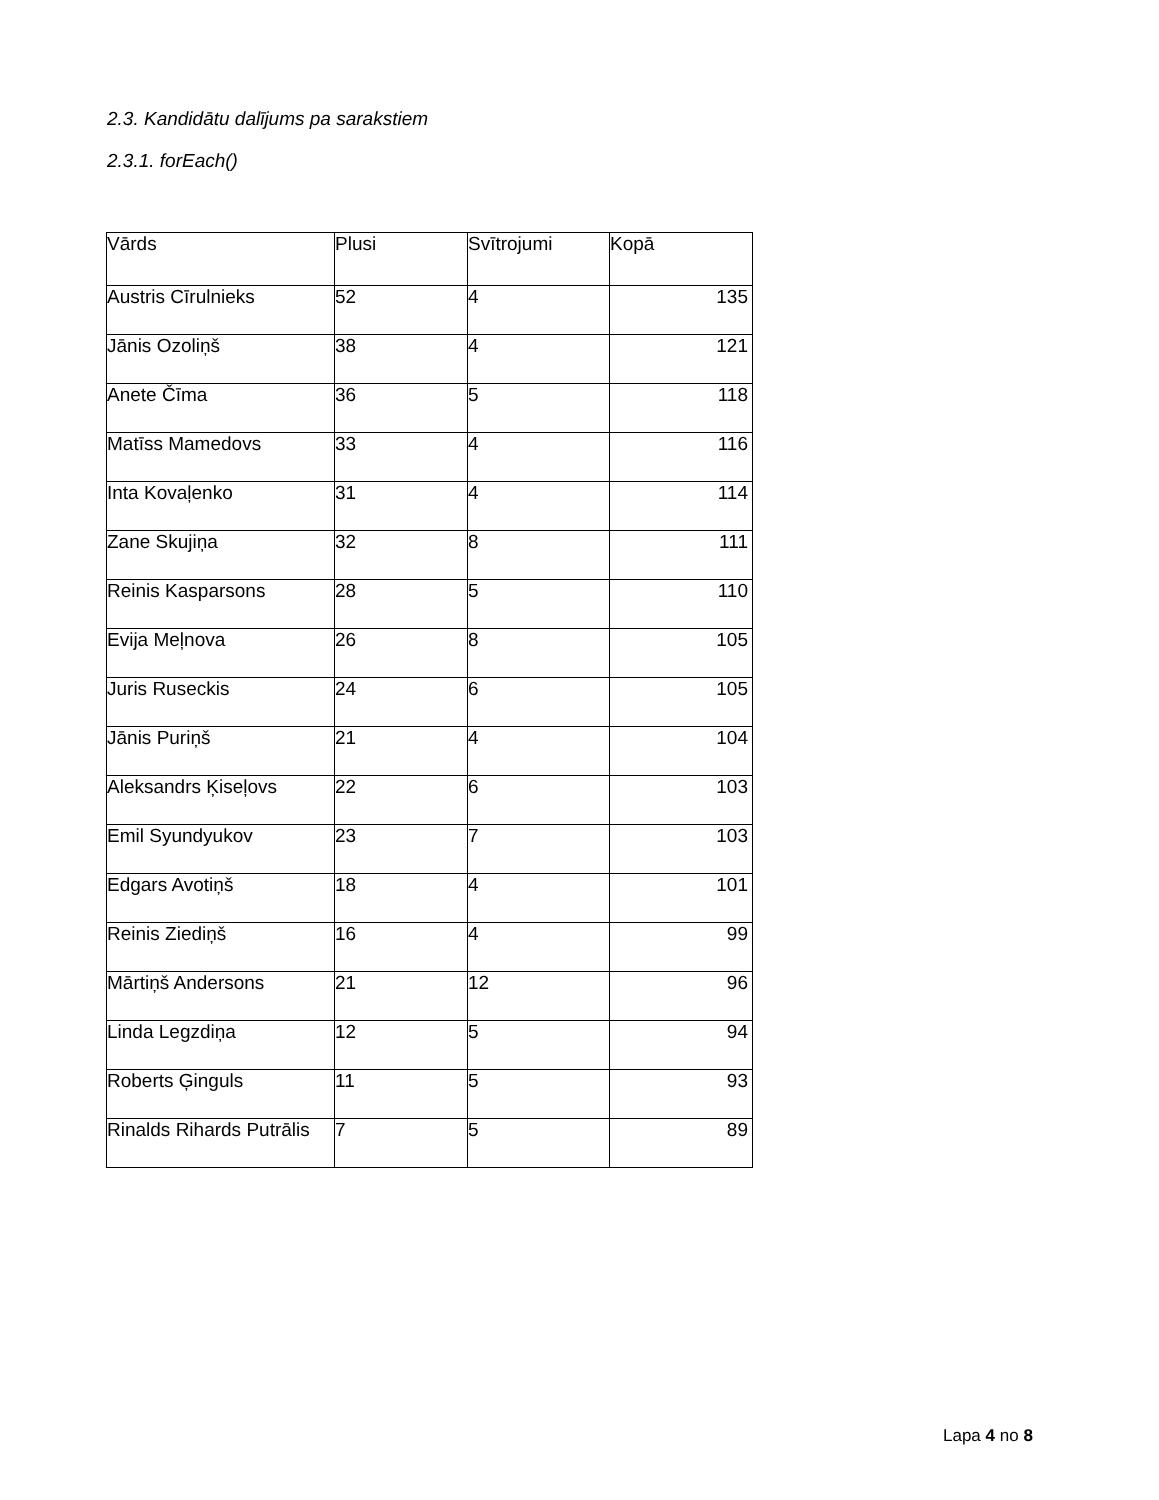2.3. Kandidātu dalījums pa sarakstiem
2.3.1. forEach()
| Vārds | Plusi | Svītrojumi | Kopā |
| Austris Cīrulnieks | 52 | 4 | 135 |
| Jānis Ozoliņš | 38 | 4 | 121 |
| Anete Čīma | 36 | 5 | 118 |
| Matīss Mamedovs | 33 | 4 | 116 |
| Inta Kovaļenko | 31 | 4 | 114 |
| Zane Skujiņa | 32 | 8 | 111 |
| Reinis Kasparsons | 28 | 5 | 110 |
| Evija Meļnova | 26 | 8 | 105 |
| Juris Ruseckis | 24 | 6 | 105 |
| Jānis Puriņš | 21 | 4 | 104 |
| Aleksandrs Ķiseļovs | 22 | 6 | 103 |
| Emil Syundyukov | 23 | 7 | 103 |
| Edgars Avotiņš | 18 | 4 | 101 |
| Reinis Ziediņš | 16 | 4 | 99 |
| Mārtiņš Andersons | 21 | 12 | 96 |
| Linda Legzdiņa | 12 | 5 | 94 |
| Roberts Ģinguls | 11 | 5 | 93 |
| Rinalds Rihards Putrālis | 7 | 5 | 89 |
Lapa 4 no 8